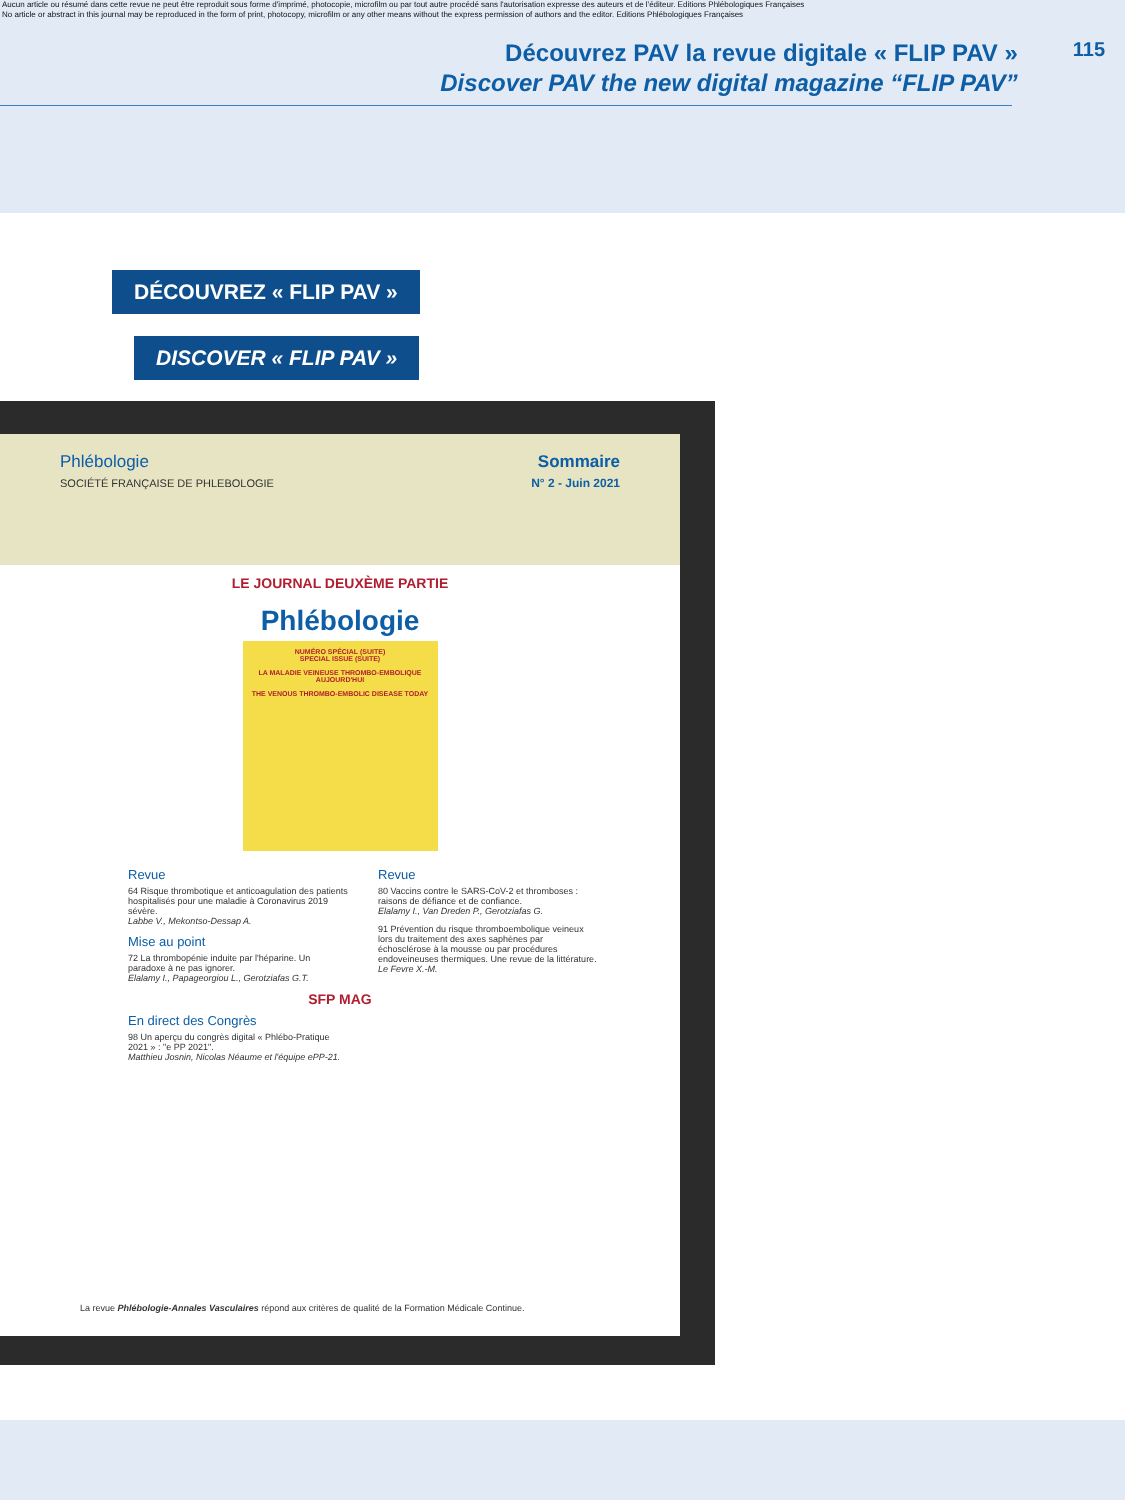Aucun article ou résumé dans cette revue ne peut être reproduit sous forme d'imprimé, photocopie, microfilm ou par tout autre procédé sans l'autorisation expresse des auteurs et de l'éditeur. Editions Phlébologiques Françaises
No article or abstract in this journal may be reproduced in the form of print, photocopy, microfilm or any other means without the express permission of authors and the editor. Editions Phlébologiques Françaises
Découvrez PAV la revue digitale « FLIP PAV »
Discover PAV the new digital magazine “FLIP PAV”
115
DÉCOUVREZ « FLIP PAV »
DISCOVER « FLIP PAV »
Phlébologie
SOCIÉTÉ FRANÇAISE DE PHLEBOLOGIE
Sommaire
N° 2 - Juin 2021
LE JOURNAL DEUXÈME PARTIE
Phlébologie
NUMÉRO SPÉCIAL (SUITE)
SPECIAL ISSUE (SUITE)
LA MALADIE VEINEUSE THROMBO-EMBOLIQUE AUJOURD'HUI
THE VENOUS THROMBO-EMBOLIC DISEASE TODAY
Revue
64 Risque thrombotique et anticoagulation des patients hospitalisés pour une maladie à Coronavirus 2019 sévère.
Labbe V., Mekontso-Dessap A.
Mise au point
72 La thrombopénie induite par l'héparine. Un paradoxe à ne pas ignorer.
Elalamy I., Papageorgiou L., Gerotziafas G.T.
Revue
80 Vaccins contre le SARS-CoV-2 et thromboses : raisons de défiance et de confiance.
Elalamy I., Van Dreden P., Gerotziafas G.
91 Prévention du risque thromboembolique veineux lors du traitement des axes saphènes par échosclérose à la mousse ou par procédures endoveineuses thermiques. Une revue de la littérature.
Le Fevre X.-M.
SFP MAG
En direct des Congrès
98 Un aperçu du congrès digital « Phlébo-Pratique 2021 » : "e PP 2021".
Matthieu Josnin, Nicolas Néaume et l'équipe ePP-21.
La revue Phlébologie-Annales Vasculaires répond aux critères de qualité de la Formation Médicale Continue.